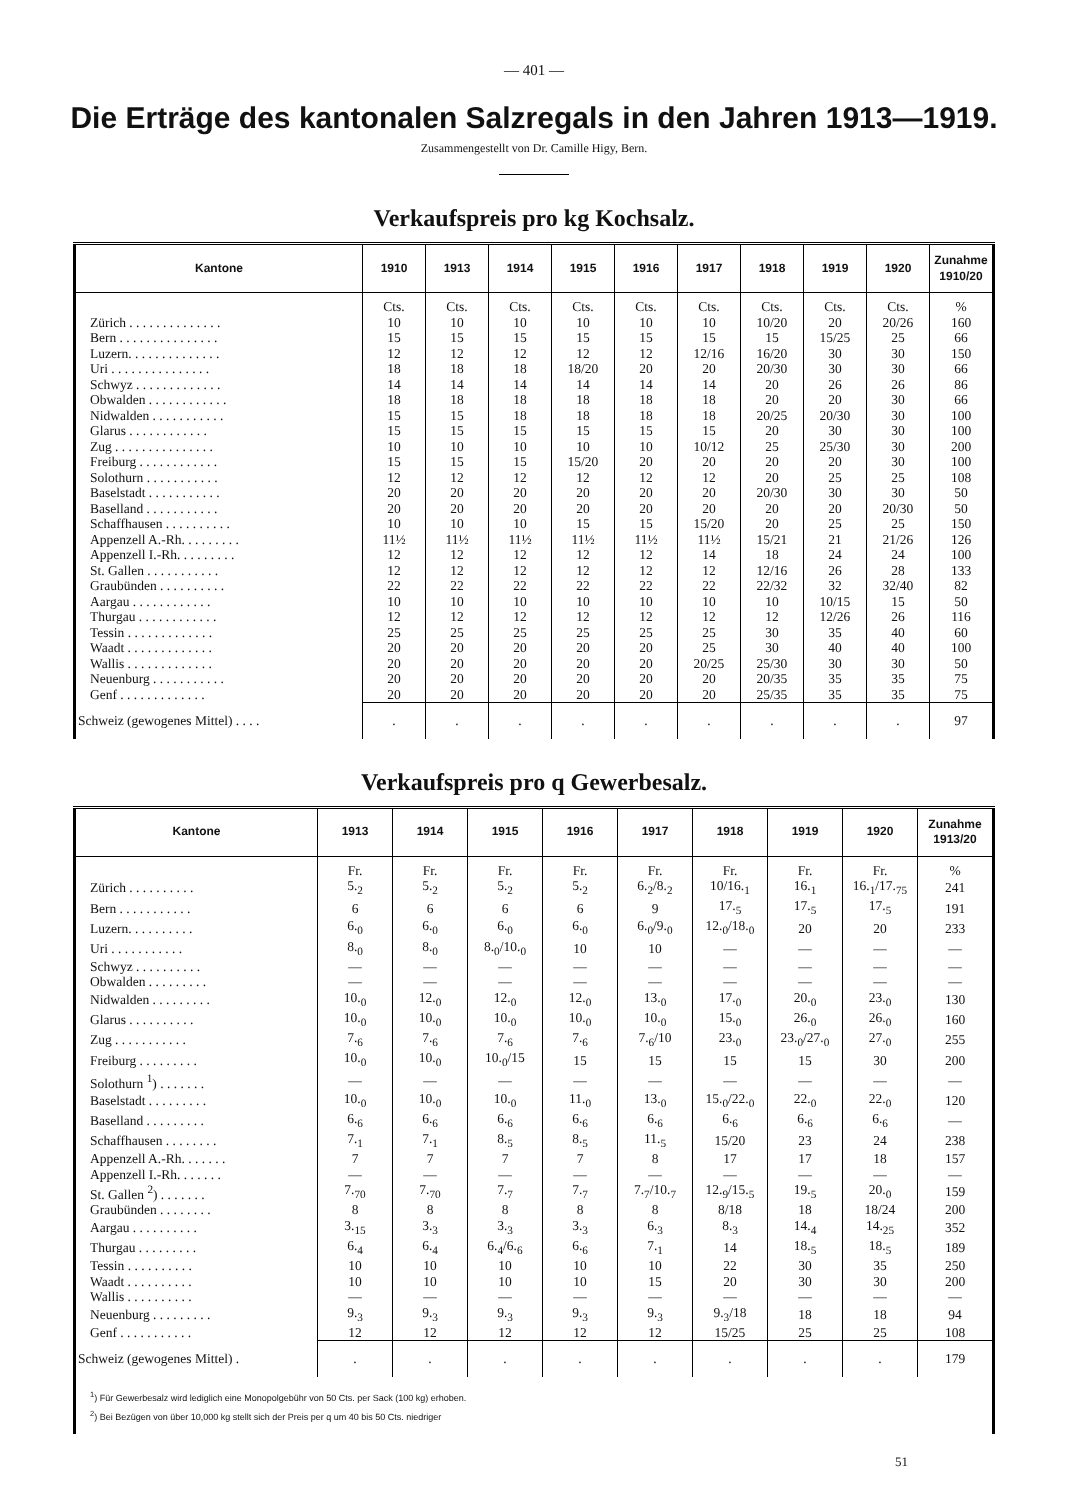— 401 —
Die Erträge des kantonalen Salzregals in den Jahren 1913—1919.
Zusammengestellt von Dr. Camille Higy, Bern.
Verkaufspreis pro kg Kochsalz.
| Kantone | 1910 | 1913 | 1914 | 1915 | 1916 | 1917 | 1918 | 1919 | 1920 | Zunahme 1910/20 |
| --- | --- | --- | --- | --- | --- | --- | --- | --- | --- | --- |
| | Cts. | Cts. | Cts. | Cts. | Cts. | Cts. | Cts. | Cts. | Cts. | % |
| Zürich . . . . . . . . . . . . . . | 10 | 10 | 10 | 10 | 10 | 10 | 10/20 | 20 | 20/26 | 160 |
| Bern . . . . . . . . . . . . . . . | 15 | 15 | 15 | 15 | 15 | 15 | 15 | 15/25 | 25 | 66 |
| Luzern. . . . . . . . . . . . . . | 12 | 12 | 12 | 12 | 12 | 12/16 | 16/20 | 30 | 30 | 150 |
| Uri . . . . . . . . . . . . . . . | 18 | 18 | 18 | 18/20 | 20 | 20 | 20/30 | 30 | 30 | 66 |
| Schwyz . . . . . . . . . . . . . | 14 | 14 | 14 | 14 | 14 | 14 | 20 | 26 | 26 | 86 |
| Obwalden . . . . . . . . . . . . | 18 | 18 | 18 | 18 | 18 | 18 | 20 | 20 | 30 | 66 |
| Nidwalden . . . . . . . . . . . | 15 | 15 | 18 | 18 | 18 | 18 | 20/25 | 20/30 | 30 | 100 |
| Glarus . . . . . . . . . . . . | 15 | 15 | 15 | 15 | 15 | 15 | 20 | 30 | 30 | 100 |
| Zug . . . . . . . . . . . . . . . | 10 | 10 | 10 | 10 | 10 | 10/12 | 25 | 25/30 | 30 | 200 |
| Freiburg . . . . . . . . . . . . | 15 | 15 | 15 | 15/20 | 20 | 20 | 20 | 20 | 30 | 100 |
| Solothurn . . . . . . . . . . . | 12 | 12 | 12 | 12 | 12 | 12 | 20 | 25 | 25 | 108 |
| Baselstadt . . . . . . . . . . . | 20 | 20 | 20 | 20 | 20 | 20 | 20/30 | 30 | 30 | 50 |
| Baselland . . . . . . . . . . . | 20 | 20 | 20 | 20 | 20 | 20 | 20 | 20 | 20/30 | 50 |
| Schaffhausen . . . . . . . . . . | 10 | 10 | 10 | 15 | 15 | 15/20 | 20 | 25 | 25 | 150 |
| Appenzell A.-Rh. . . . . . . . . | 11½ | 11½ | 11½ | 11½ | 11½ | 11½ | 15/21 | 21 | 21/26 | 126 |
| Appenzell I.-Rh. . . . . . . . . | 12 | 12 | 12 | 12 | 12 | 14 | 18 | 24 | 24 | 100 |
| St. Gallen . . . . . . . . . . . | 12 | 12 | 12 | 12 | 12 | 12 | 12/16 | 26 | 28 | 133 |
| Graubünden . . . . . . . . . . | 22 | 22 | 22 | 22 | 22 | 22 | 22/32 | 32 | 32/40 | 82 |
| Aargau . . . . . . . . . . . . | 10 | 10 | 10 | 10 | 10 | 10 | 10 | 10/15 | 15 | 50 |
| Thurgau . . . . . . . . . . . . | 12 | 12 | 12 | 12 | 12 | 12 | 12 | 12/26 | 26 | 116 |
| Tessin . . . . . . . . . . . . . | 25 | 25 | 25 | 25 | 25 | 25 | 30 | 35 | 40 | 60 |
| Waadt . . . . . . . . . . . . . | 20 | 20 | 20 | 20 | 20 | 25 | 30 | 40 | 40 | 100 |
| Wallis . . . . . . . . . . . . . | 20 | 20 | 20 | 20 | 20 | 20/25 | 25/30 | 30 | 30 | 50 |
| Neuenburg . . . . . . . . . . . | 20 | 20 | 20 | 20 | 20 | 20 | 20/35 | 35 | 35 | 75 |
| Genf . . . . . . . . . . . . . | 20 | 20 | 20 | 20 | 20 | 20 | 25/35 | 35 | 35 | 75 |
| Schweiz (gewogenes Mittel) . . . . | . | . | . | . | . | . | . | . | . | 97 |
Verkaufspreis pro q Gewerbesalz.
| Kantone | 1913 | 1914 | 1915 | 1916 | 1917 | 1918 | 1919 | 1920 | Zunahme 1913/20 |
| --- | --- | --- | --- | --- | --- | --- | --- | --- | --- |
| | Fr. | Fr. | Fr. | Fr. | Fr. | Fr. | Fr. | Fr. | % |
| Zürich . . . . . . . . . . | 5.<sub>2</sub> | 5.<sub>2</sub> | 5.<sub>2</sub> | 5.<sub>2</sub> | 6.<sub>2</sub>/8.<sub>2</sub> | 10/16.<sub>1</sub> | 16.<sub>1</sub> | 16.<sub>1</sub>/17.<sub>75</sub> | 241 |
| Bern . . . . . . . . . . . | 6 | 6 | 6 | 6 | 9 | 17.<sub>5</sub> | 17.<sub>5</sub> | 17.<sub>5</sub> | 191 |
| Luzern. . . . . . . . . . | 6.<sub>0</sub> | 6.<sub>0</sub> | 6.<sub>0</sub> | 6.<sub>0</sub> | 6.<sub>0</sub>/9.<sub>0</sub> | 12.<sub>0</sub>/18.<sub>0</sub> | 20 | 20 | 233 |
| Uri . . . . . . . . . . . | 8.<sub>0</sub> | 8.<sub>0</sub> | 8.<sub>0</sub>/10.<sub>0</sub> | 10 | 10 | — | — | — | — |
| Schwyz . . . . . . . . . . | — | — | — | — | — | — | — | — | — |
| Obwalden . . . . . . . . . | — | — | — | — | — | — | — | — | — |
| Nidwalden . . . . . . . . . | 10.<sub>0</sub> | 12.<sub>0</sub> | 12.<sub>0</sub> | 12.<sub>0</sub> | 13.<sub>0</sub> | 17.<sub>0</sub> | 20.<sub>0</sub> | 23.<sub>0</sub> | 130 |
| Glarus . . . . . . . . . . | 10.<sub>0</sub> | 10.<sub>0</sub> | 10.<sub>0</sub> | 10.<sub>0</sub> | 10.<sub>0</sub> | 15.<sub>0</sub> | 26.<sub>0</sub> | 26.<sub>0</sub> | 160 |
| Zug . . . . . . . . . . . | 7.<sub>6</sub> | 7.<sub>6</sub> | 7.<sub>6</sub> | 7.<sub>6</sub> | 7.<sub>6</sub>/10 | 23.<sub>0</sub> | 23.<sub>0</sub>/27.<sub>0</sub> | 27.<sub>0</sub> | 255 |
| Freiburg . . . . . . . . . | 10.<sub>0</sub> | 10.<sub>0</sub> | 10.<sub>0</sub>/15 | 15 | 15 | 15 | 15 | 30 | 200 |
| Solothurn <sup>1</sup>) . . . . . . . | — | — | — | — | — | — | — | — | — |
| Baselstadt . . . . . . . . . | 10.<sub>0</sub> | 10.<sub>0</sub> | 10.<sub>0</sub> | 11.<sub>0</sub> | 13.<sub>0</sub> | 15.<sub>0</sub>/22.<sub>0</sub> | 22.<sub>0</sub> | 22.<sub>0</sub> | 120 |
| Baselland . . . . . . . . . | 6.<sub>6</sub> | 6.<sub>6</sub> | 6.<sub>6</sub> | 6.<sub>6</sub> | 6.<sub>6</sub> | 6.<sub>6</sub> | 6.<sub>6</sub> | 6.<sub>6</sub> | — |
| Schaffhausen . . . . . . . . | 7.<sub>1</sub> | 7.<sub>1</sub> | 8.<sub>5</sub> | 8.<sub>5</sub> | 11.<sub>5</sub> | 15/20 | 23 | 24 | 238 |
| Appenzell A.-Rh. . . . . . . | 7 | 7 | 7 | 7 | 8 | 17 | 17 | 18 | 157 |
| Appenzell I.-Rh. . . . . . . | — | — | — | — | — | — | — | — | — |
| St. Gallen <sup>2</sup>) . . . . . . . | 7.<sub>70</sub> | 7.<sub>70</sub> | 7.<sub>7</sub> | 7.<sub>7</sub> | 7.<sub>7</sub>/10.<sub>7</sub> | 12.<sub>9</sub>/15.<sub>5</sub> | 19.<sub>5</sub> | 20.<sub>0</sub> | 159 |
| Graubünden . . . . . . . . | 8 | 8 | 8 | 8 | 8 | 8/18 | 18 | 18/24 | 200 |
| Aargau . . . . . . . . . . | 3.<sub>15</sub> | 3.<sub>3</sub> | 3.<sub>3</sub> | 3.<sub>3</sub> | 6.<sub>3</sub> | 8.<sub>3</sub> | 14.<sub>4</sub> | 14.<sub>25</sub> | 352 |
| Thurgau . . . . . . . . . | 6.<sub>4</sub> | 6.<sub>4</sub> | 6.<sub>4</sub>/6.<sub>6</sub> | 6.<sub>6</sub> | 7.<sub>1</sub> | 14 | 18.<sub>5</sub> | 18.<sub>5</sub> | 189 |
| Tessin . . . . . . . . . . | 10 | 10 | 10 | 10 | 10 | 22 | 30 | 35 | 250 |
| Waadt . . . . . . . . . . | 10 | 10 | 10 | 10 | 15 | 20 | 30 | 30 | 200 |
| Wallis . . . . . . . . . . | — | — | — | — | — | — | — | — | — |
| Neuenburg . . . . . . . . . | 9.<sub>3</sub> | 9.<sub>3</sub> | 9.<sub>3</sub> | 9.<sub>3</sub> | 9.<sub>3</sub> | 9.<sub>3</sub>/18 | 18 | 18 | 94 |
| Genf . . . . . . . . . . . | 12 | 12 | 12 | 12 | 12 | 15/25 | 25 | 25 | 108 |
| Schweiz (gewogenes Mittel) . | . | . | . | . | . | . | . | . | 179 |
| <sup>1</sup>) Für Gewerbesalz wird lediglich eine Monopolgebühr von 50 Cts. per Sack (100 kg) erhoben. <sup>2</sup>) Bei Bezügen von über 10,000 kg stellt sich der Preis per q um 40 bis 50 Cts. niedriger | | | | | | | | | |
51